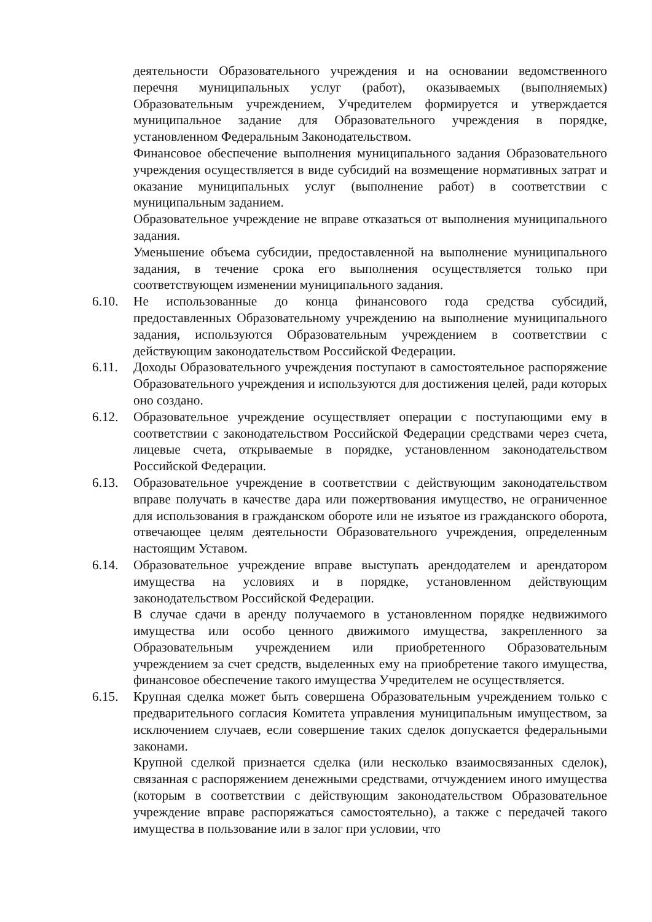деятельности Образовательного учреждения и на основании ведомственного перечня муниципальных услуг (работ), оказываемых (выполняемых) Образовательным учреждением, Учредителем формируется и утверждается муниципальное задание для Образовательного учреждения в порядке, установленном Федеральным Законодательством.
Финансовое обеспечение выполнения муниципального задания Образовательного учреждения осуществляется в виде субсидий на возмещение нормативных затрат и оказание муниципальных услуг (выполнение работ) в соответствии с муниципальным заданием.
Образовательное учреждение не вправе отказаться от выполнения муниципального задания.
Уменьшение объема субсидии, предоставленной на выполнение муниципального задания, в течение срока его выполнения осуществляется только при соответствующем изменении муниципального задания.
6.10. Не использованные до конца финансового года средства субсидий, предоставленных Образовательному учреждению на выполнение муниципального задания, используются Образовательным учреждением в соответствии с действующим законодательством Российской Федерации.
6.11. Доходы Образовательного учреждения поступают в самостоятельное распоряжение Образовательного учреждения и используются для достижения целей, ради которых оно создано.
6.12. Образовательное учреждение осуществляет операции с поступающими ему в соответствии с законодательством Российской Федерации средствами через счета, лицевые счета, открываемые в порядке, установленном законодательством Российской Федерации.
6.13. Образовательное учреждение в соответствии с действующим законодательством вправе получать в качестве дара или пожертвования имущество, не ограниченное для использования в гражданском обороте или не изъятое из гражданского оборота, отвечающее целям деятельности Образовательного учреждения, определенным настоящим Уставом.
6.14. Образовательное учреждение вправе выступать арендодателем и арендатором имущества на условиях и в порядке, установленном действующим законодательством Российской Федерации.
В случае сдачи в аренду получаемого в установленном порядке недвижимого имущества или особо ценного движимого имущества, закрепленного за Образовательным учреждением или приобретенного Образовательным учреждением за счет средств, выделенных ему на приобретение такого имущества, финансовое обеспечение такого имущества Учредителем не осуществляется.
6.15. Крупная сделка может быть совершена Образовательным учреждением только с предварительного согласия Комитета управления муниципальным имуществом, за исключением случаев, если совершение таких сделок допускается федеральными законами.
Крупной сделкой признается сделка (или несколько взаимосвязанных сделок), связанная с распоряжением денежными средствами, отчуждением иного имущества (которым в соответствии с действующим законодательством Образовательное учреждение вправе распоряжаться самостоятельно), а также с передачей такого имущества в пользование или в залог при условии, что